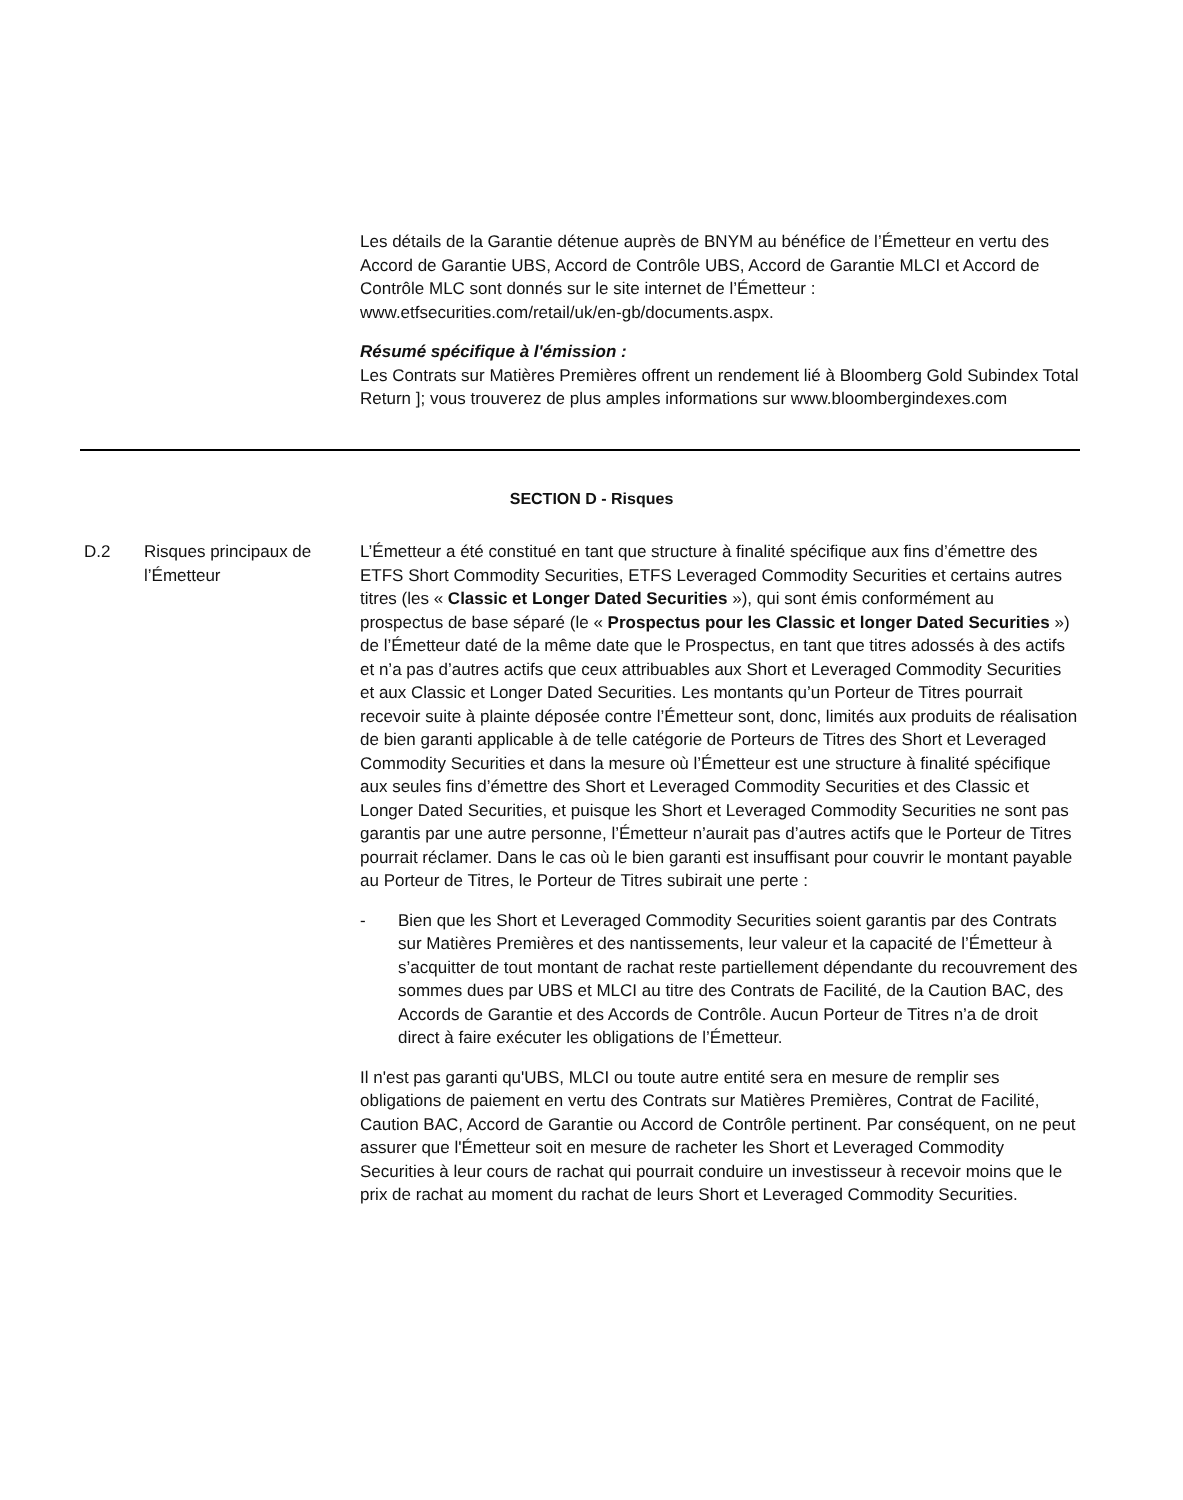Les détails de la Garantie détenue auprès de BNYM au bénéfice de l’Émetteur en vertu des Accord de Garantie UBS, Accord de Contrôle UBS, Accord de Garantie MLCI et Accord de Contrôle MLC sont donnés sur le site internet de l’Émetteur : www.etfsecurities.com/retail/uk/en-gb/documents.aspx.
Résumé spécifique à l'émission :
Les Contrats sur Matières Premières offrent un rendement lié à Bloomberg Gold Subindex Total Return ]; vous trouverez de plus amples informations sur www.bloombergindexes.com
SECTION D - Risques
D.2 Risques principaux de l’Émetteur
L’Émetteur a été constitué en tant que structure à finalité spécifique aux fins d’émettre des ETFS Short Commodity Securities, ETFS Leveraged Commodity Securities et certains autres titres (les « Classic et Longer Dated Securities »), qui sont émis conformément au prospectus de base séparé (le « Prospectus pour les Classic et longer Dated Securities ») de l’Émetteur daté de la même date que le Prospectus, en tant que titres adossés à des actifs et n’a pas d’autres actifs que ceux attribuables aux Short et Leveraged Commodity Securities et aux Classic et Longer Dated Securities. Les montants qu’un Porteur de Titres pourrait recevoir suite à plainte déposée contre l’Émetteur sont, donc, limités aux produits de réalisation de bien garanti applicable à de telle catégorie de Porteurs de Titres des Short et Leveraged Commodity Securities et dans la mesure où l’Émetteur est une structure à finalité spécifique aux seules fins d’émettre des Short et Leveraged Commodity Securities et des Classic et Longer Dated Securities, et puisque les Short et Leveraged Commodity Securities ne sont pas garantis par une autre personne, l’Émetteur n’aurait pas d’autres actifs que le Porteur de Titres pourrait réclamer. Dans le cas où le bien garanti est insuffisant pour couvrir le montant payable au Porteur de Titres, le Porteur de Titres subirait une perte :
- Bien que les Short et Leveraged Commodity Securities soient garantis par des Contrats sur Matières Premières et des nantissements, leur valeur et la capacité de l’Émetteur à s’acquitter de tout montant de rachat reste partiellement dépendante du recouvrement des sommes dues par UBS et MLCI au titre des Contrats de Facilité, de la Caution BAC, des Accords de Garantie et des Accords de Contrôle. Aucun Porteur de Titres n’a de droit direct à faire exécuter les obligations de l’Émetteur.
Il n'est pas garanti qu'UBS, MLCI ou toute autre entité sera en mesure de remplir ses obligations de paiement en vertu des Contrats sur Matières Premières, Contrat de Facilité, Caution BAC, Accord de Garantie ou Accord de Contrôle pertinent. Par conséquent, on ne peut assurer que l'Émetteur soit en mesure de racheter les Short et Leveraged Commodity Securities à leur cours de rachat qui pourrait conduire un investisseur à recevoir moins que le prix de rachat au moment du rachat de leurs Short et Leveraged Commodity Securities.